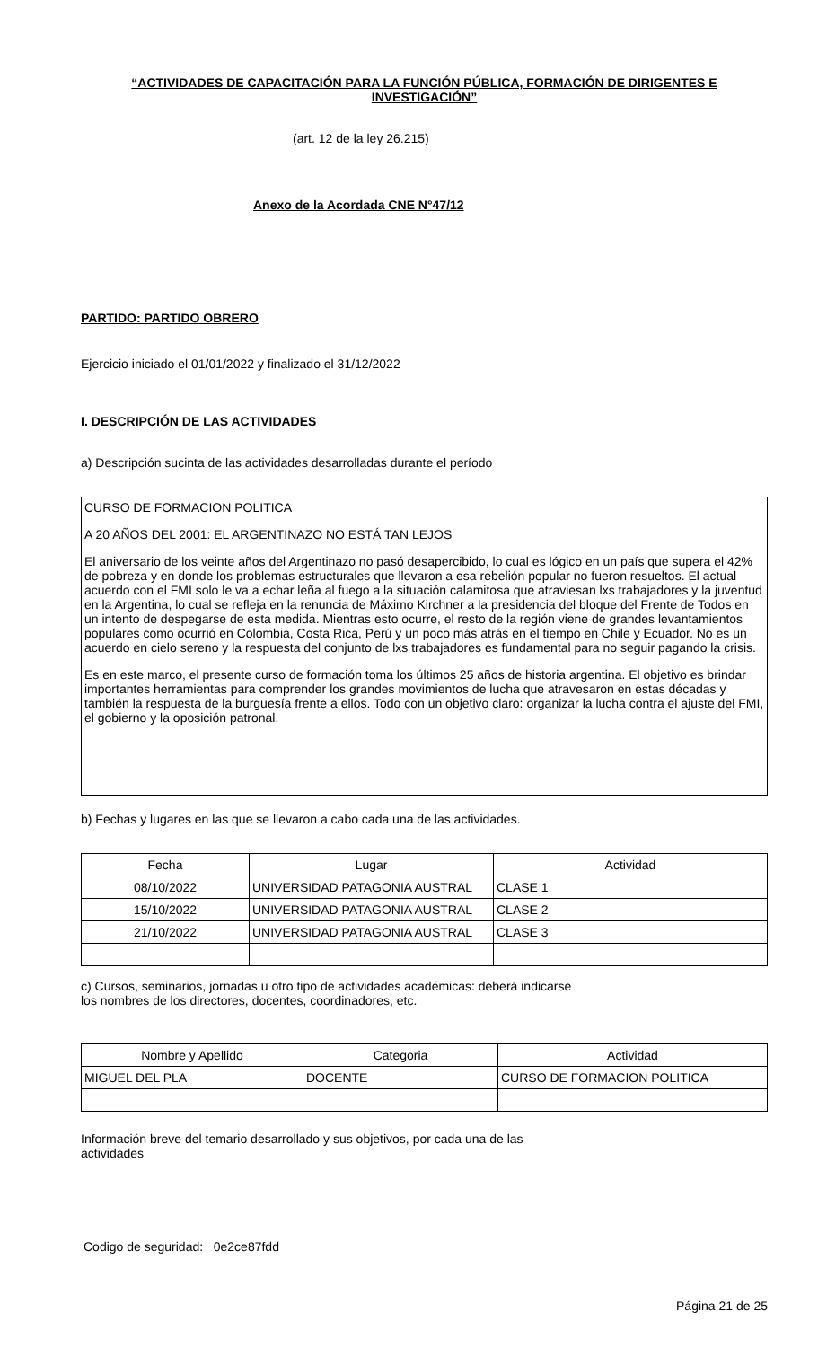“ACTIVIDADES DE CAPACITACIÓN PARA LA FUNCIÓN PÚBLICA, FORMACIÓN DE DIRIGENTES E INVESTIGACIÓN”
(art. 12 de la ley 26.215)
Anexo de la Acordada CNE N°47/12
PARTIDO: PARTIDO OBRERO
Ejercicio iniciado el 01/01/2022 y finalizado el 31/12/2022
I. DESCRIPCIÓN DE LAS ACTIVIDADES
a) Descripción sucinta de las actividades desarrolladas durante el período
CURSO DE FORMACION POLITICA
A 20 AÑOS DEL 2001: EL ARGENTINAZO NO ESTÁ TAN LEJOS
El aniversario de los veinte años del Argentinazo no pasó desapercibido, lo cual es lógico en un país que supera el 42% de pobreza y en donde los problemas estructurales que llevaron a esa rebelión popular no fueron resueltos. El actual acuerdo con el FMI solo le va a echar leña al fuego a la situación calamitosa que atraviesan lxs trabajadores y la juventud en la Argentina, lo cual se refleja en la renuncia de Máximo Kirchner a la presidencia del bloque del Frente de Todos en un intento de despegarse de esta medida. Mientras esto ocurre, el resto de la región viene de grandes levantamientos populares como ocurrió en Colombia, Costa Rica, Perú y un poco más atrás en el tiempo en Chile y Ecuador. No es un acuerdo en cielo sereno y la respuesta del conjunto de lxs trabajadores es fundamental para no seguir pagando la crisis.
Es en este marco, el presente curso de formación toma los últimos 25 años de historia argentina. El objetivo es brindar importantes herramientas para comprender los grandes movimientos de lucha que atravesaron en estas décadas y también la respuesta de la burguesía frente a ellos. Todo con un objetivo claro: organizar la lucha contra el ajuste del FMI, el gobierno y la oposición patronal.
b) Fechas y lugares en las que se llevaron a cabo cada una de las actividades.
| Fecha | Lugar | Actividad |
| --- | --- | --- |
| 08/10/2022 | UNIVERSIDAD PATAGONIA AUSTRAL | CLASE 1 |
| 15/10/2022 | UNIVERSIDAD PATAGONIA AUSTRAL | CLASE 2 |
| 21/10/2022 | UNIVERSIDAD PATAGONIA AUSTRAL | CLASE 3 |
c) Cursos, seminarios, jornadas u otro tipo de actividades académicas: deberá indicarse
los nombres de los directores, docentes, coordinadores, etc.
| Nombre y Apellido | Categoria | Actividad |
| --- | --- | --- |
| MIGUEL DEL PLA | DOCENTE | CURSO DE FORMACION POLITICA |
Información breve del temario desarrollado y sus objetivos, por cada una de las
actividades
Codigo de seguridad: 0e2ce87fdd
Página 21 de 25